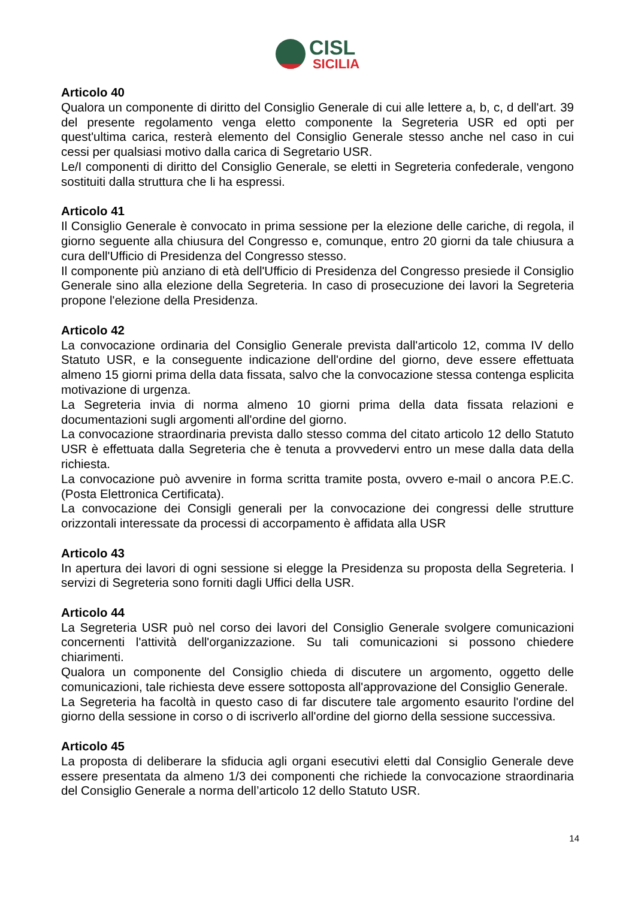CISL
SICILIA
Articolo 40
Qualora un componente di diritto del Consiglio Generale di cui alle lettere a, b, c, d dell'art. 39 del presente regolamento venga eletto componente la Segreteria USR ed opti per quest'ultima carica, resterà elemento del Consiglio Generale stesso anche nel caso in cui cessi per qualsiasi motivo dalla carica di Segretario USR.
Le/I componenti di diritto del Consiglio Generale, se eletti in Segreteria confederale, vengono sostituiti dalla struttura che li ha espressi.
Articolo 41
Il Consiglio Generale è convocato in prima sessione per la elezione delle cariche, di regola, il giorno seguente alla chiusura del Congresso e, comunque, entro 20 giorni da tale chiusura a cura dell'Ufficio di Presidenza del Congresso stesso.
Il componente più anziano di età dell'Ufficio di Presidenza del Congresso presiede il Consiglio Generale sino alla elezione della Segreteria. In caso di prosecuzione dei lavori la Segreteria propone l'elezione della Presidenza.
Articolo 42
La convocazione ordinaria del Consiglio Generale prevista dall'articolo 12, comma IV dello Statuto USR, e la conseguente indicazione dell'ordine del giorno, deve essere effettuata almeno 15 giorni prima della data fissata, salvo che la convocazione stessa contenga esplicita motivazione di urgenza.
La Segreteria invia di norma almeno 10 giorni prima della data fissata relazioni e documentazioni sugli argomenti all'ordine del giorno.
La convocazione straordinaria prevista dallo stesso comma del citato articolo 12 dello Statuto USR è effettuata dalla Segreteria che è tenuta a provvedervi entro un mese dalla data della richiesta.
La convocazione può avvenire in forma scritta tramite posta, ovvero e-mail o ancora P.E.C. (Posta Elettronica Certificata).
La convocazione dei Consigli generali per la convocazione dei congressi delle strutture orizzontali interessate da processi di accorpamento è affidata alla USR
Articolo 43
In apertura dei lavori di ogni sessione si elegge la Presidenza su proposta della Segreteria. I servizi di Segreteria sono forniti dagli Uffici della USR.
Articolo 44
La Segreteria USR può nel corso dei lavori del Consiglio Generale svolgere comunicazioni concernenti l'attività dell'organizzazione. Su tali comunicazioni si possono chiedere chiarimenti.
Qualora un componente del Consiglio chieda di discutere un argomento, oggetto delle comunicazioni, tale richiesta deve essere sottoposta all'approvazione del Consiglio Generale.
La Segreteria ha facoltà in questo caso di far discutere tale argomento esaurito l'ordine del giorno della sessione in corso o di iscriverlo all'ordine del giorno della sessione successiva.
Articolo 45
La proposta di deliberare la sfiducia agli organi esecutivi eletti dal Consiglio Generale deve essere presentata da almeno 1/3 dei componenti che richiede la convocazione straordinaria del Consiglio Generale a norma dell’articolo 12 dello Statuto USR.
14